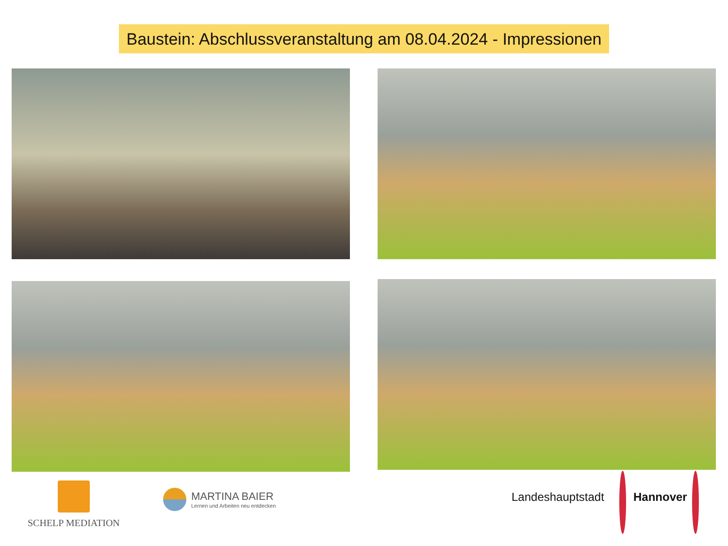Baustein: Abschlussveranstaltung am 08.04.2024 - Impressionen
SCHELP MEDIATION
MARTINA BAIER
Lernen und Arbeiten neu entdecken
Landeshauptstadt Hannover